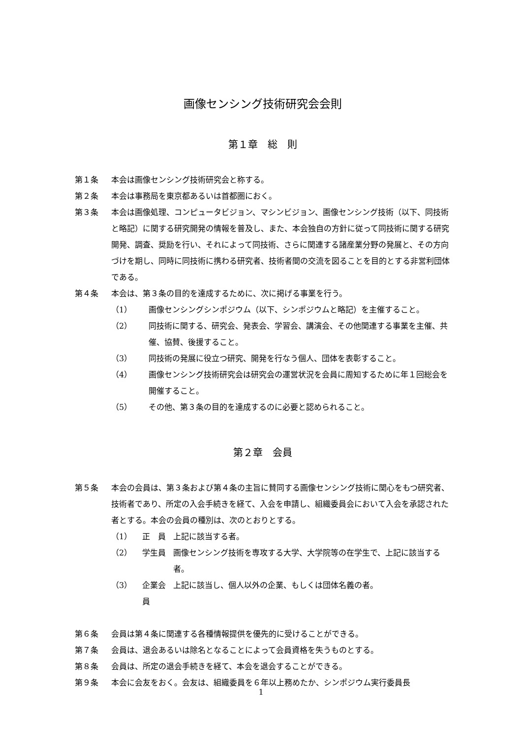画像センシング技術研究会会則
第１章　総　則
第１条 本会は画像センシング技術研究会と称する。
第２条 本会は事務局を東京都あるいは首都圏におく。
第３条 本会は画像処理、コンピュータビジョン、マシンビジョン、画像センシング技術（以下、同技術と略記）に関する研究開発の情報を普及し、また、本会独自の方針に従って同技術に関する研究開発、調査、奨励を行い、それによって同技術、さらに関連する諸産業分野の発展と、その方向づけを期し、同時に同技術に携わる研究者、技術者間の交流を図ることを目的とする非営利団体である。
第４条 本会は、第３条の目的を達成するために、次に掲げる事業を行う。
（1） 画像センシングシンポジウム（以下、シンポジウムと略記）を主催すること。
（2） 同技術に関する、研究会、発表会、学習会、講演会、その他関連する事業を主催、共催、協賛、後援すること。
（3） 同技術の発展に役立つ研究、開発を行なう個人、団体を表彰すること。
（4） 画像センシング技術研究会は研究会の運営状況を会員に周知するために年１回総会を開催すること。
（5） その他、第３条の目的を達成するのに必要と認められること。
第２章　会員
第５条 本会の会員は、第３条および第４条の主旨に賛同する画像センシング技術に関心をもつ研究者、技術者であり、所定の入会手続きを経て、入会を申請し、組織委員会において入会を承認された者とする。本会の会員の種別は、次のとおりとする。
（1） 正　員 上記に該当する者。
（2） 学生員 画像センシング技術を専攻する大学、大学院等の在学生で、上記に該当する者。
（3） 企業会員 上記に該当し、個人以外の企業、もしくは団体名義の者。
第６条 会員は第４条に関連する各種情報提供を優先的に受けることができる。
第７条 会員は、退会あるいは除名となることによって会員資格を失うものとする。
第８条 会員は、所定の退会手続きを経て、本会を退会することができる。
第９条 本会に会友をおく。会友は、組織委員を６年以上務めたか、シンポジウム実行委員長
1